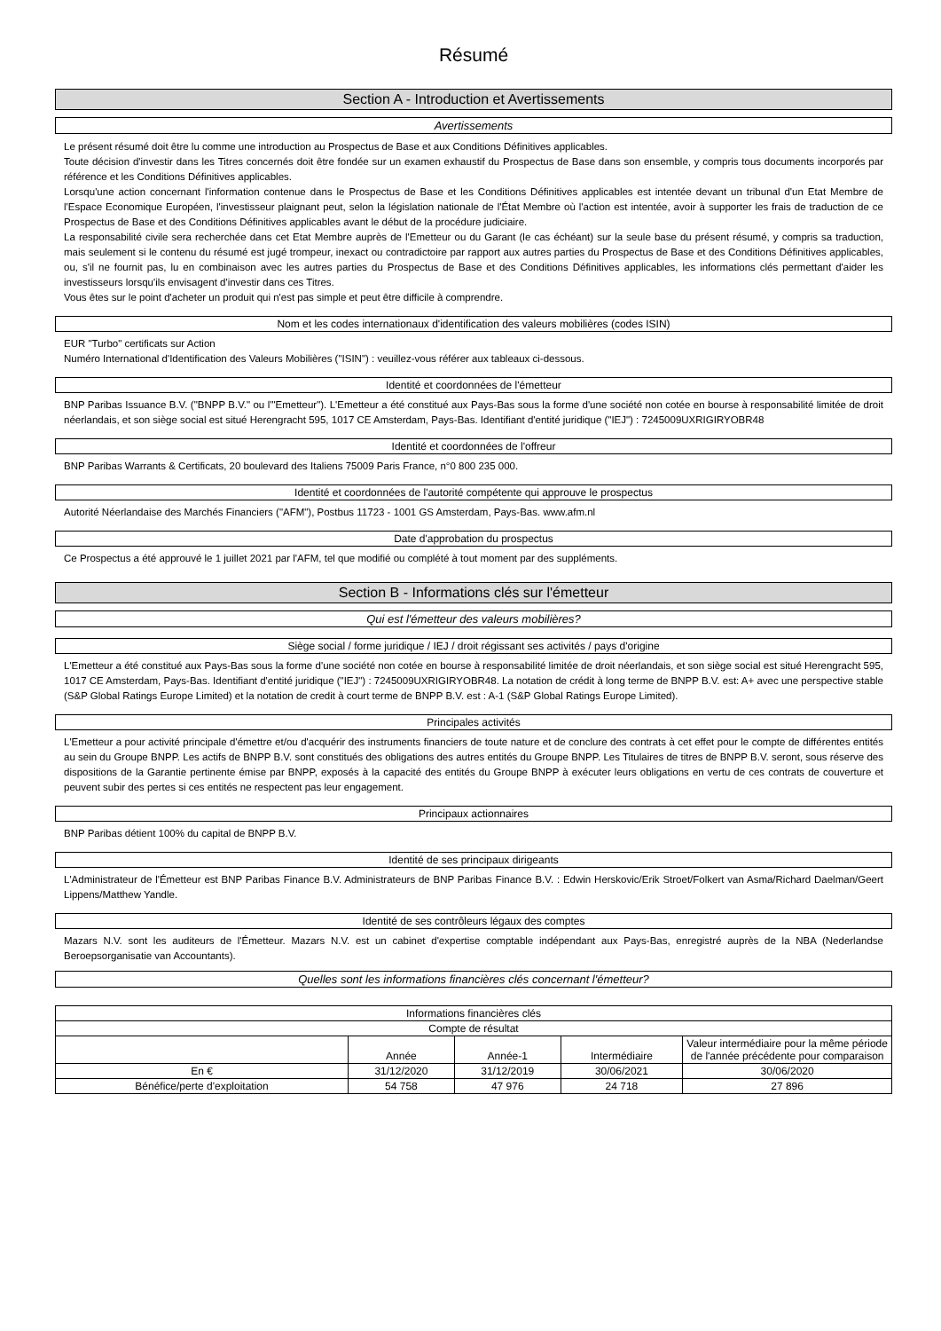Résumé
Section A - Introduction et Avertissements
Avertissements
Le présent résumé doit être lu comme une introduction au Prospectus de Base et aux Conditions Définitives applicables.
Toute décision d'investir dans les Titres concernés doit être fondée sur un examen exhaustif du Prospectus de Base dans son ensemble, y compris tous documents incorporés par référence et les Conditions Définitives applicables.
Lorsqu'une action concernant l'information contenue dans le Prospectus de Base et les Conditions Définitives applicables est intentée devant un tribunal d'un Etat Membre de l'Espace Economique Européen, l'investisseur plaignant peut, selon la législation nationale de l'État Membre où l'action est intentée, avoir à supporter les frais de traduction de ce Prospectus de Base et des Conditions Définitives applicables avant le début de la procédure judiciaire.
La responsabilité civile sera recherchée dans cet Etat Membre auprès de l'Emetteur ou du Garant (le cas échéant) sur la seule base du présent résumé, y compris sa traduction, mais seulement si le contenu du résumé est jugé trompeur, inexact ou contradictoire par rapport aux autres parties du Prospectus de Base et des Conditions Définitives applicables, ou, s'il ne fournit pas, lu en combinaison avec les autres parties du Prospectus de Base et des Conditions Définitives applicables, les informations clés permettant d'aider les investisseurs lorsqu'ils envisagent d'investir dans ces Titres.
Vous êtes sur le point d'acheter un produit qui n'est pas simple et peut être difficile à comprendre.
Nom et les codes internationaux d'identification des valeurs mobilières (codes ISIN)
EUR "Turbo" certificats sur Action
Numéro International d'Identification des Valeurs Mobilières ("ISIN") : veuillez-vous référer aux tableaux ci-dessous.
Identité et coordonnées de l'émetteur
BNP Paribas Issuance B.V. ("BNPP B.V." ou l'"Emetteur"). L'Emetteur a été constitué aux Pays-Bas sous la forme d'une société non cotée en bourse à responsabilité limitée de droit néerlandais, et son siège social est situé Herengracht 595, 1017 CE Amsterdam, Pays-Bas. Identifiant d'entité juridique ("IEJ") : 7245009UXRIGIRYOBR48
Identité et coordonnées de l'offreur
BNP Paribas Warrants & Certificats, 20 boulevard des Italiens 75009 Paris France, n°0 800 235 000.
Identité et coordonnées de l'autorité compétente qui approuve le prospectus
Autorité Néerlandaise des Marchés Financiers ("AFM"), Postbus 11723 - 1001 GS Amsterdam, Pays-Bas. www.afm.nl
Date d'approbation du prospectus
Ce Prospectus a été approuvé le 1 juillet 2021 par l'AFM, tel que modifié ou complété à tout moment par des suppléments.
Section B - Informations clés sur l'émetteur
Qui est l'émetteur des valeurs mobilières?
Siège social / forme juridique / IEJ / droit régissant ses activités / pays d'origine
L'Emetteur a été constitué aux Pays-Bas sous la forme d'une société non cotée en bourse à responsabilité limitée de droit néerlandais, et son siège social est situé Herengracht 595, 1017 CE Amsterdam, Pays-Bas. Identifiant d'entité juridique ("IEJ") : 7245009UXRIGIRYOBR48. La notation de crédit à long terme de BNPP B.V. est: A+ avec une perspective stable (S&P Global Ratings Europe Limited) et la notation de credit à court terme de BNPP B.V. est : A-1 (S&P Global Ratings Europe Limited).
Principales activités
L'Emetteur a pour activité principale d'émettre et/ou d'acquérir des instruments financiers de toute nature et de conclure des contrats à cet effet pour le compte de différentes entités au sein du Groupe BNPP. Les actifs de BNPP B.V. sont constitués des obligations des autres entités du Groupe BNPP. Les Titulaires de titres de BNPP B.V. seront, sous réserve des dispositions de la Garantie pertinente émise par BNPP, exposés à la capacité des entités du Groupe BNPP à exécuter leurs obligations en vertu de ces contrats de couverture et peuvent subir des pertes si ces entités ne respectent pas leur engagement.
Principaux actionnaires
BNP Paribas détient 100% du capital de BNPP B.V.
Identité de ses principaux dirigeants
L'Administrateur de l'Émetteur est BNP Paribas Finance B.V. Administrateurs de BNP Paribas Finance B.V. : Edwin Herskovic/Erik Stroet/Folkert van Asma/Richard Daelman/Geert Lippens/Matthew Yandle.
Identité de ses contrôleurs légaux des comptes
Mazars N.V. sont les auditeurs de l'Émetteur. Mazars N.V. est un cabinet d'expertise comptable indépendant aux Pays-Bas, enregistré auprès de la NBA (Nederlandse Beroepsorganisatie van Accountants).
Quelles sont les informations financières clés concernant l'émetteur?
| Informations financières clés | | | | |
| --- | --- | --- | --- | --- |
| Compte de résultat | | | | |
| | Année | Année-1 | Intermédiaire | Valeur intermédiaire pour la même période de l'année précédente pour comparaison |
| En € | 31/12/2020 | 31/12/2019 | 30/06/2021 | 30/06/2020 |
| Bénéfice/perte d'exploitation | 54 758 | 47 976 | 24 718 | 27 896 |